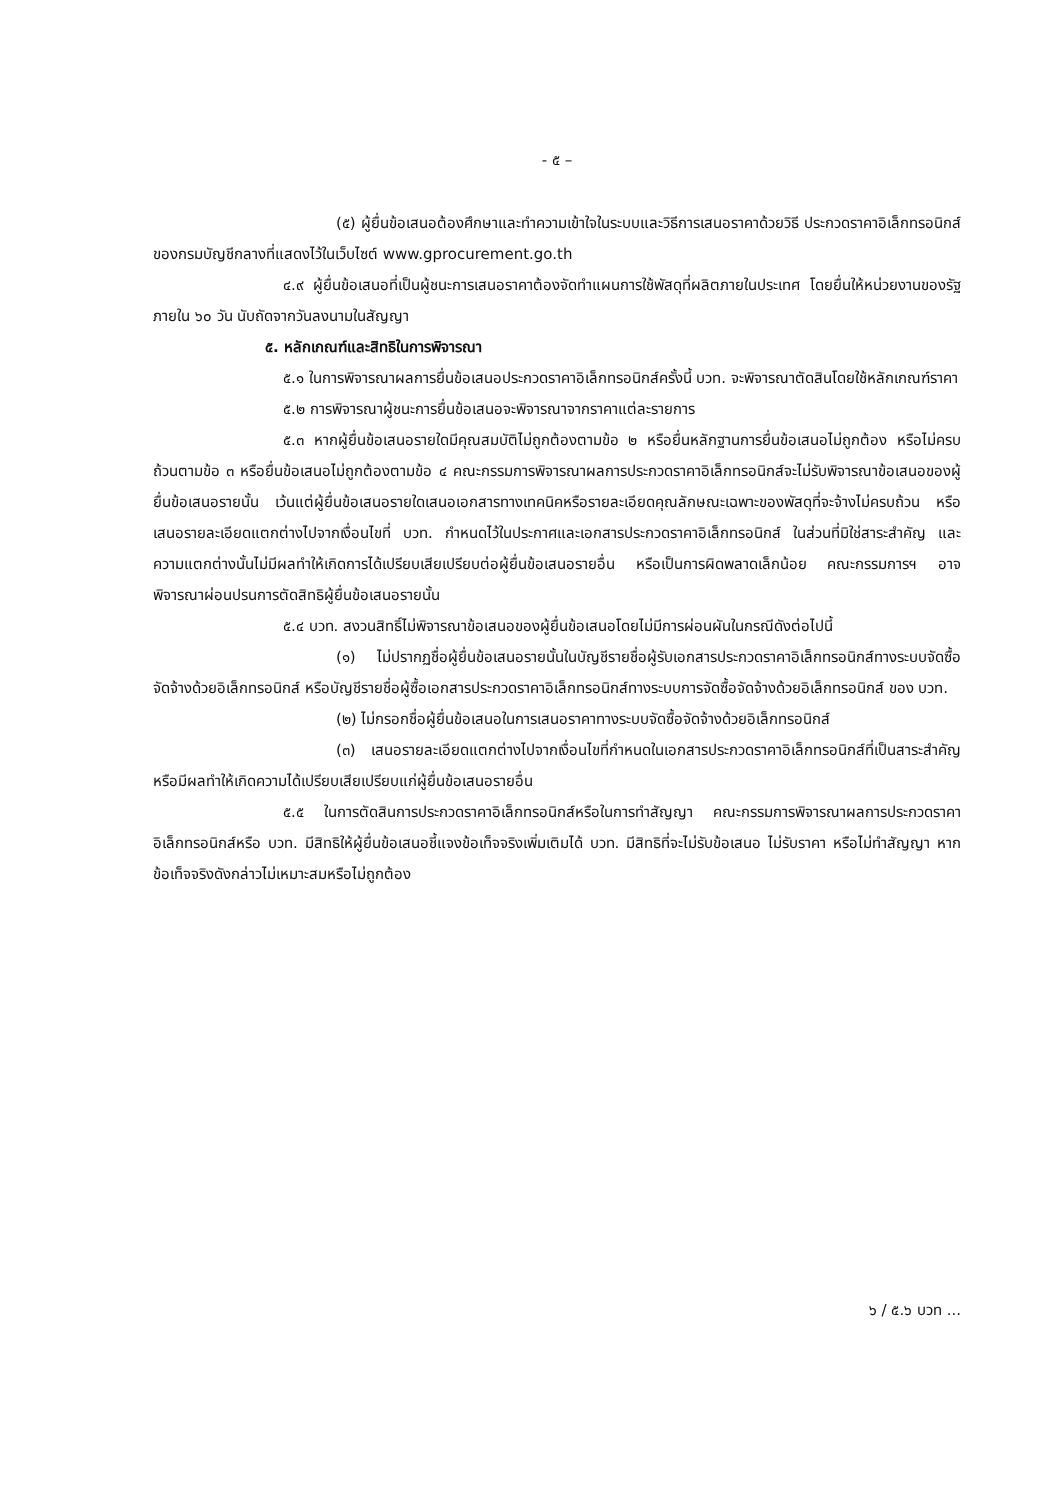- ๕ –
(๕) ผู้ยื่นข้อเสนอต้องศึกษาและทำความเข้าใจในระบบและวิธีการเสนอราคาด้วยวิธี ประกวดราคาอิเล็กทรอนิกส์ ของกรมบัญชีกลางที่แสดงไว้ในเว็บไซต์ www.gprocurement.go.th
๔.๙ ผู้ยื่นข้อเสนอที่เป็นผู้ชนะการเสนอราคาต้องจัดทำแผนการใช้พัสดุที่ผลิตภายในประเทศ โดยยื่นให้หน่วยงานของรัฐภายใน ๖๐ วัน นับถัดจากวันลงนามในสัญญา
๕. หลักเกณฑ์และสิทธิในการพิจารณา
๕.๑ ในการพิจารณาผลการยื่นข้อเสนอประกวดราคาอิเล็กทรอนิกส์ครั้งนี้ บวท. จะพิจารณาตัดสินโดยใช้หลักเกณฑ์ราคา
๕.๒ การพิจารณาผู้ชนะการยื่นข้อเสนอจะพิจารณาจากราคาแต่ละรายการ
๕.๓ หากผู้ยื่นข้อเสนอรายใดมีคุณสมบัติไม่ถูกต้องตามข้อ ๒ หรือยื่นหลักฐานการยื่นข้อเสนอไม่ถูกต้อง หรือไม่ครบถ้วนตามข้อ ๓ หรือยื่นข้อเสนอไม่ถูกต้องตามข้อ ๔ คณะกรรมการพิจารณาผลการประกวดราคาอิเล็กทรอนิกส์จะไม่รับพิจารณาข้อเสนอของผู้ยื่นข้อเสนอรายนั้น เว้นแต่ผู้ยื่นข้อเสนอรายใดเสนอเอกสารทางเทคนิคหรือรายละเอียดคุณลักษณะเฉพาะของพัสดุที่จะจ้างไม่ครบถ้วน หรือเสนอรายละเอียดแตกต่างไปจากเงื่อนไขที่ บวท. กำหนดไว้ในประกาศและเอกสารประกวดราคาอิเล็กทรอนิกส์ ในส่วนที่มิใช่สาระสำคัญ และความแตกต่างนั้นไม่มีผลทำให้เกิดการได้เปรียบเสียเปรียบต่อผู้ยื่นข้อเสนอรายอื่น หรือเป็นการผิดพลาดเล็กน้อย คณะกรรมการฯ อาจพิจารณาผ่อนปรนการตัดสิทธิผู้ยื่นข้อเสนอรายนั้น
๕.๔ บวท. สงวนสิทธิ์ไม่พิจารณาข้อเสนอของผู้ยื่นข้อเสนอโดยไม่มีการผ่อนผันในกรณีดังต่อไปนี้
(๑) ไม่ปรากฏชื่อผู้ยื่นข้อเสนอรายนั้นในบัญชีรายชื่อผู้รับเอกสารประกวดราคาอิเล็กทรอนิกส์ทางระบบจัดซื้อจัดจ้างด้วยอิเล็กทรอนิกส์ หรือบัญชีรายชื่อผู้ซื้อเอกสารประกวดราคาอิเล็กทรอนิกส์ทางระบบการจัดซื้อจัดจ้างด้วยอิเล็กทรอนิกส์ ของ บวท.
(๒) ไม่กรอกชื่อผู้ยื่นข้อเสนอในการเสนอราคาทางระบบจัดซื้อจัดจ้างด้วยอิเล็กทรอนิกส์
(๓) เสนอรายละเอียดแตกต่างไปจากเงื่อนไขที่กำหนดในเอกสารประกวดราคาอิเล็กทรอนิกส์ที่เป็นสาระสำคัญ หรือมีผลทำให้เกิดความได้เปรียบเสียเปรียบแก่ผู้ยื่นข้อเสนอรายอื่น
๕.๕ ในการตัดสินการประกวดราคาอิเล็กทรอนิกส์หรือในการทำสัญญา คณะกรรมการพิจารณาผลการประกวดราคาอิเล็กทรอนิกส์หรือ บวท. มีสิทธิให้ผู้ยื่นข้อเสนอชี้แจงข้อเท็จจริงเพิ่มเติมได้ บวท. มีสิทธิที่จะไม่รับข้อเสนอ ไม่รับราคา หรือไม่ทำสัญญา หากข้อเท็จจริงดังกล่าวไม่เหมาะสมหรือไม่ถูกต้อง
๖ / ๕.๖ บวท ...